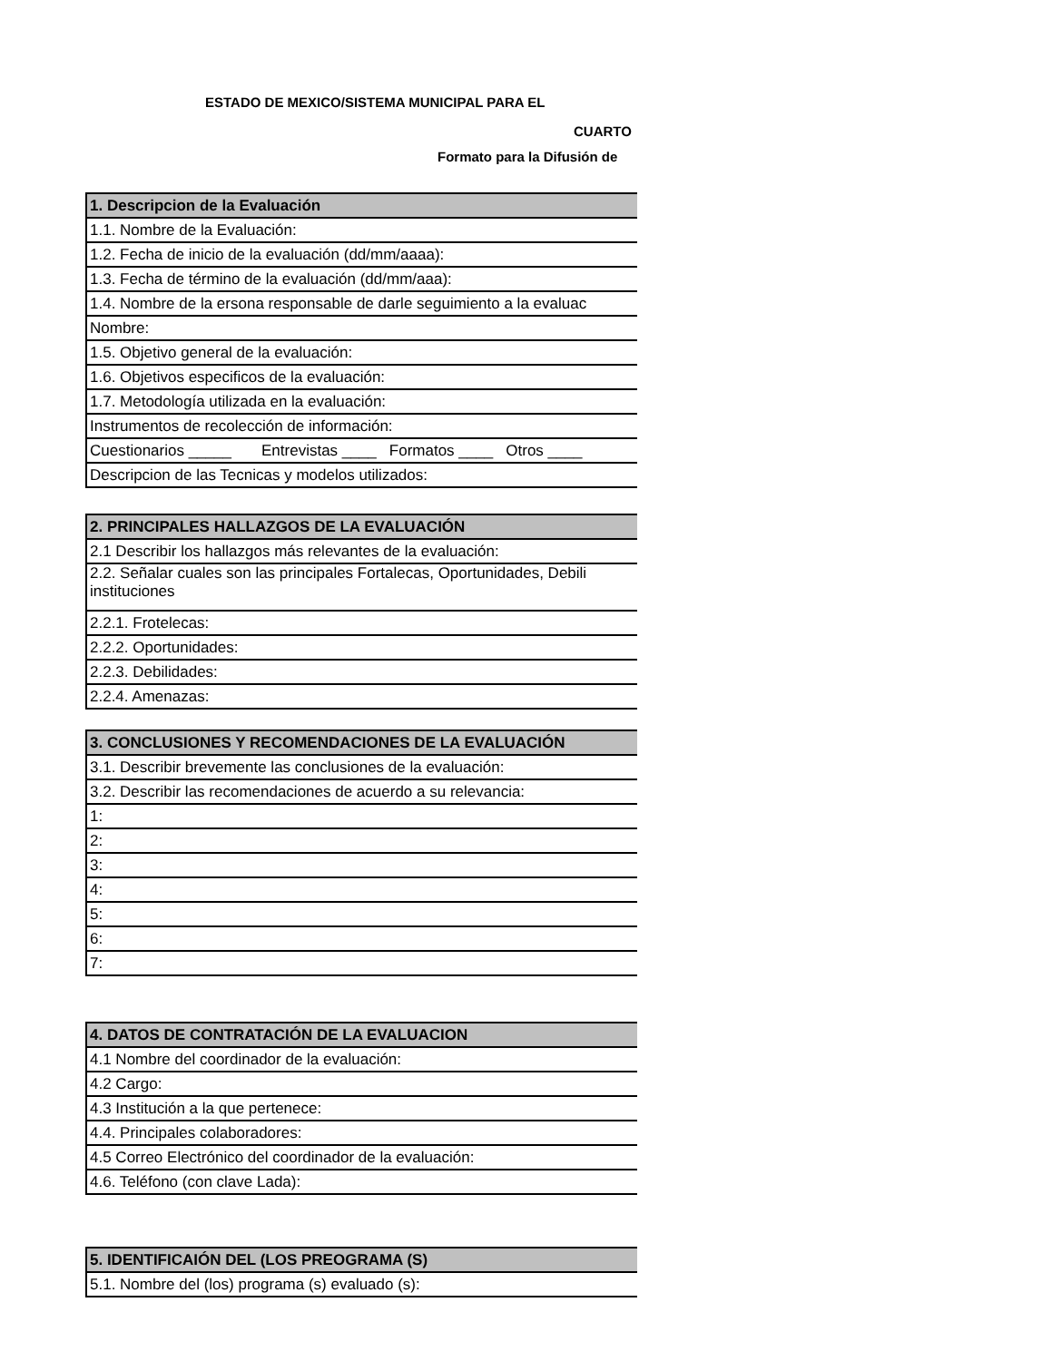ESTADO DE MEXICO/SISTEMA MUNICIPAL PARA EL
CUARTO
Formato para la Difusión de
| 1. Descripcion de la Evaluación |
| 1.1. Nombre de la Evaluación: |
| 1.2. Fecha de inicio de la evaluación (dd/mm/aaaa): |
| 1.3. Fecha de término de la evaluación (dd/mm/aaa): |
| 1.4. Nombre de la ersona responsable de darle seguimiento a la evaluac |
| Nombre: |
| 1.5. Objetivo general de la evaluación: |
| 1.6. Objetivos especificos de la evaluación: |
| 1.7. Metodología utilizada en la evaluación: |
| Instrumentos de recolección de información: |
| Cuestionarios _____ Entrevistas ____ Formatos ____ Otros ____ |
| Descripcion de las Tecnicas y modelos utilizados: |
| 2. PRINCIPALES HALLAZGOS DE LA EVALUACIÓN |
| 2.1 Describir los hallazgos más relevantes de la evaluación: |
| 2.2. Señalar cuales son las principales Fortalecas, Oportunidades, Debili instituciones |
| 2.2.1. Frotelecas: |
| 2.2.2. Oportunidades: |
| 2.2.3. Debilidades: |
| 2.2.4. Amenazas: |
| 3. CONCLUSIONES Y RECOMENDACIONES DE LA EVALUACIÓN |
| 3.1. Describir brevemente las conclusiones de la evaluación: |
| 3.2. Describir las recomendaciones de acuerdo a su relevancia: |
| 1: |
| 2: |
| 3: |
| 4: |
| 5: |
| 6: |
| 7: |
| 4. DATOS DE CONTRATACIÓN DE LA EVALUACION |
| 4.1 Nombre del coordinador de la evaluación: |
| 4.2 Cargo: |
| 4.3 Institución a la que pertenece: |
| 4.4. Principales colaboradores: |
| 4.5 Correo Electrónico del coordinador de la evaluación: |
| 4.6. Teléfono (con clave Lada): |
| 5. IDENTIFICAIÓN DEL (LOS PREOGRAMA (S) |
| 5.1. Nombre del (los) programa (s) evaluado (s): |